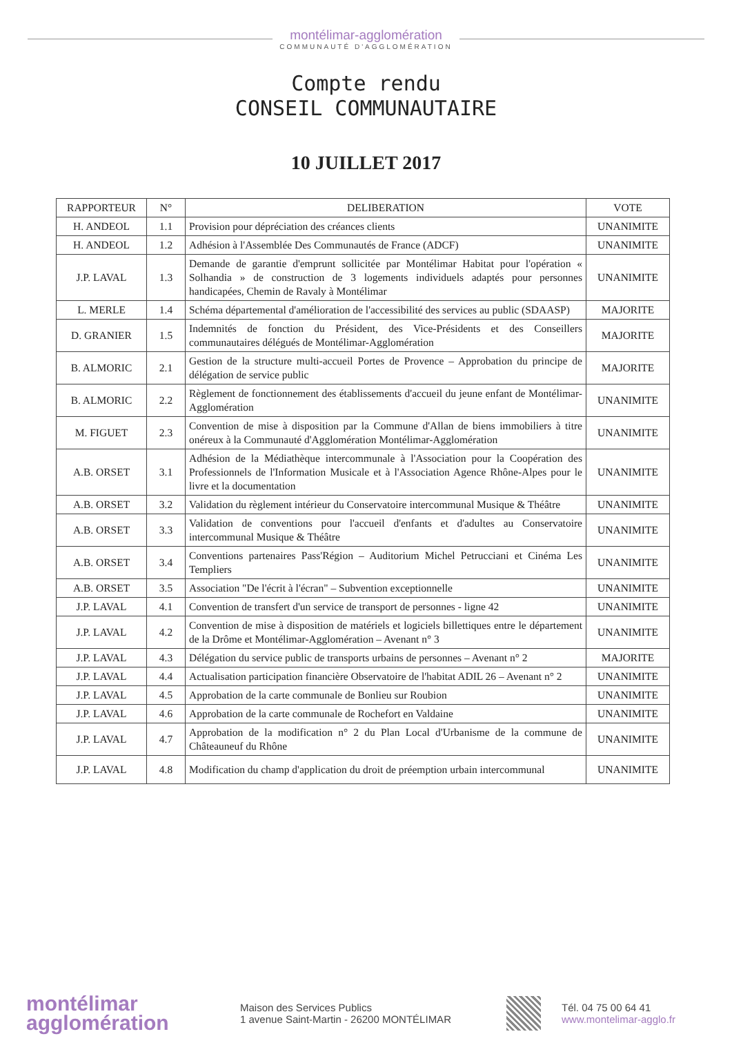montélimar-agglomération
COMMUNAUTÉ D'AGGLOMÉRATION
Compte rendu
CONSEIL COMMUNAUTAIRE
10 JUILLET 2017
| RAPPORTEUR | N° | DELIBERATION | VOTE |
| --- | --- | --- | --- |
| H. ANDEOL | 1.1 | Provision pour dépréciation des créances clients | UNANIMITE |
| H. ANDEOL | 1.2 | Adhésion à l'Assemblée Des Communautés de France (ADCF) | UNANIMITE |
| J.P. LAVAL | 1.3 | Demande de garantie d'emprunt sollicitée par Montélimar Habitat pour l'opération « Solhandia » de construction de 3 logements individuels adaptés pour personnes handicapées, Chemin de Ravaly à Montélimar | UNANIMITE |
| L. MERLE | 1.4 | Schéma départemental d'amélioration de l'accessibilité des services au public (SDAASP) | MAJORITE |
| D. GRANIER | 1.5 | Indemnités de fonction du Président, des Vice-Présidents et des Conseillers communautaires délégués de Montélimar-Agglomération | MAJORITE |
| B. ALMORIC | 2.1 | Gestion de la structure multi-accueil Portes de Provence – Approbation du principe de délégation de service public | MAJORITE |
| B. ALMORIC | 2.2 | Règlement de fonctionnement des établissements d'accueil du jeune enfant de Montélimar-Agglomération | UNANIMITE |
| M. FIGUET | 2.3 | Convention de mise à disposition par la Commune d'Allan de biens immobiliers à titre onéreux à la Communauté d'Agglomération Montélimar-Agglomération | UNANIMITE |
| A.B. ORSET | 3.1 | Adhésion de la Médiathèque intercommunale à l'Association pour la Coopération des Professionnels de l'Information Musicale et à l'Association Agence Rhône-Alpes pour le livre et la documentation | UNANIMITE |
| A.B. ORSET | 3.2 | Validation du règlement intérieur du Conservatoire intercommunal Musique & Théâtre | UNANIMITE |
| A.B. ORSET | 3.3 | Validation de conventions pour l'accueil d'enfants et d'adultes au Conservatoire intercommunal Musique & Théâtre | UNANIMITE |
| A.B. ORSET | 3.4 | Conventions partenaires Pass'Région – Auditorium Michel Petrucciani et Cinéma Les Templiers | UNANIMITE |
| A.B. ORSET | 3.5 | Association "De l'écrit à l'écran" – Subvention exceptionnelle | UNANIMITE |
| J.P. LAVAL | 4.1 | Convention de transfert d'un service de transport de personnes - ligne 42 | UNANIMITE |
| J.P. LAVAL | 4.2 | Convention de mise à disposition de matériels et logiciels billettiques entre le département de la Drôme et Montélimar-Agglomération – Avenant n° 3 | UNANIMITE |
| J.P. LAVAL | 4.3 | Délégation du service public de transports urbains de personnes – Avenant n° 2 | MAJORITE |
| J.P. LAVAL | 4.4 | Actualisation participation financière Observatoire de l'habitat ADIL 26 – Avenant n° 2 | UNANIMITE |
| J.P. LAVAL | 4.5 | Approbation de la carte communale de Bonlieu sur Roubion | UNANIMITE |
| J.P. LAVAL | 4.6 | Approbation de la carte communale de Rochefort en Valdaine | UNANIMITE |
| J.P. LAVAL | 4.7 | Approbation de la modification n° 2 du Plan Local d'Urbanisme de la commune de Châteauneuf du Rhône | UNANIMITE |
| J.P. LAVAL | 4.8 | Modification du champ d'application du droit de préemption urbain intercommunal | UNANIMITE |
montélimar
agglomération
Maison des Services Publics
1 avenue Saint-Martin - 26200 MONTÉLIMAR
Tél. 04 75 00 64 41
www.montelimar-agglo.fr